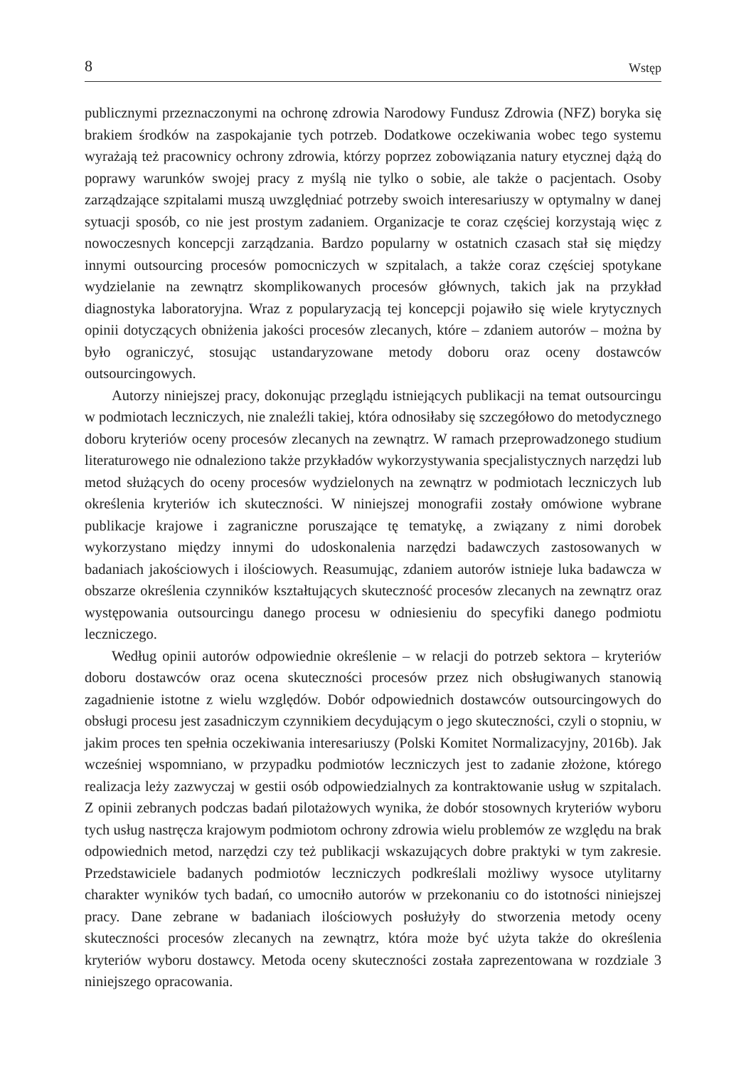8 Wstęp
publicznymi przeznaczonymi na ochronę zdrowia Narodowy Fundusz Zdrowia (NFZ) boryka się brakiem środków na zaspokajanie tych potrzeb. Dodatkowe oczekiwania wobec tego systemu wyrażają też pracownicy ochrony zdrowia, którzy poprzez zobowiązania natury etycznej dążą do poprawy warunków swojej pracy z myślą nie tylko o sobie, ale także o pacjentach. Osoby zarządzające szpitalami muszą uwzględniać potrzeby swoich interesariuszy w optymalny w danej sytuacji sposób, co nie jest prostym zadaniem. Organizacje te coraz częściej korzystają więc z nowoczesnych koncepcji zarządzania. Bardzo popularny w ostatnich czasach stał się między innymi outsourcing procesów pomocniczych w szpitalach, a także coraz częściej spotykane wydzielanie na zewnątrz skomplikowanych procesów głównych, takich jak na przykład diagnostyka laboratoryjna. Wraz z popularyzacją tej koncepcji pojawiło się wiele krytycznych opinii dotyczących obniżenia jakości procesów zlecanych, które – zdaniem autorów – można by było ograniczyć, stosując ustandaryzowane metody doboru oraz oceny dostawców outsourcingowych.
Autorzy niniejszej pracy, dokonując przeglądu istniejących publikacji na temat outsourcingu w podmiotach leczniczych, nie znaleźli takiej, która odnosiłaby się szczegółowo do metodycznego doboru kryteriów oceny procesów zlecanych na zewnątrz. W ramach przeprowadzonego studium literaturowego nie odnaleziono także przykładów wykorzystywania specjalistycznych narzędzi lub metod służących do oceny procesów wydzielonych na zewnątrz w podmiotach leczniczych lub określenia kryteriów ich skuteczności. W niniejszej monografii zostały omówione wybrane publikacje krajowe i zagraniczne poruszające tę tematykę, a związany z nimi dorobek wykorzystano między innymi do udoskonalenia narzędzi badawczych zastosowanych w badaniach jakościowych i ilościowych. Reasumując, zdaniem autorów istnieje luka badawcza w obszarze określenia czynników kształtujących skuteczność procesów zlecanych na zewnątrz oraz występowania outsourcingu danego procesu w odniesieniu do specyfiki danego podmiotu leczniczego.
Według opinii autorów odpowiednie określenie – w relacji do potrzeb sektora – kryteriów doboru dostawców oraz ocena skuteczności procesów przez nich obsługiwanych stanowią zagadnienie istotne z wielu względów. Dobór odpowiednich dostawców outsourcingowych do obsługi procesu jest zasadniczym czynnikiem decydującym o jego skuteczności, czyli o stopniu, w jakim proces ten spełnia oczekiwania interesariuszy (Polski Komitet Normalizacyjny, 2016b). Jak wcześniej wspomniano, w przypadku podmiotów leczniczych jest to zadanie złożone, którego realizacja leży zazwyczaj w gestii osób odpowiedzialnych za kontraktowanie usług w szpitalach. Z opinii zebranych podczas badań pilotażowych wynika, że dobór stosownych kryteriów wyboru tych usług nastręcza krajowym podmiotom ochrony zdrowia wielu problemów ze względu na brak odpowiednich metod, narzędzi czy też publikacji wskazujących dobre praktyki w tym zakresie. Przedstawiciele badanych podmiotów leczniczych podkreślali możliwy wysoce utylitarny charakter wyników tych badań, co umocniło autorów w przekonaniu co do istotności niniejszej pracy. Dane zebrane w badaniach ilościowych posłużyły do stworzenia metody oceny skuteczności procesów zlecanych na zewnątrz, która może być użyta także do określenia kryteriów wyboru dostawcy. Metoda oceny skuteczności została zaprezentowana w rozdziale 3 niniejszego opracowania.